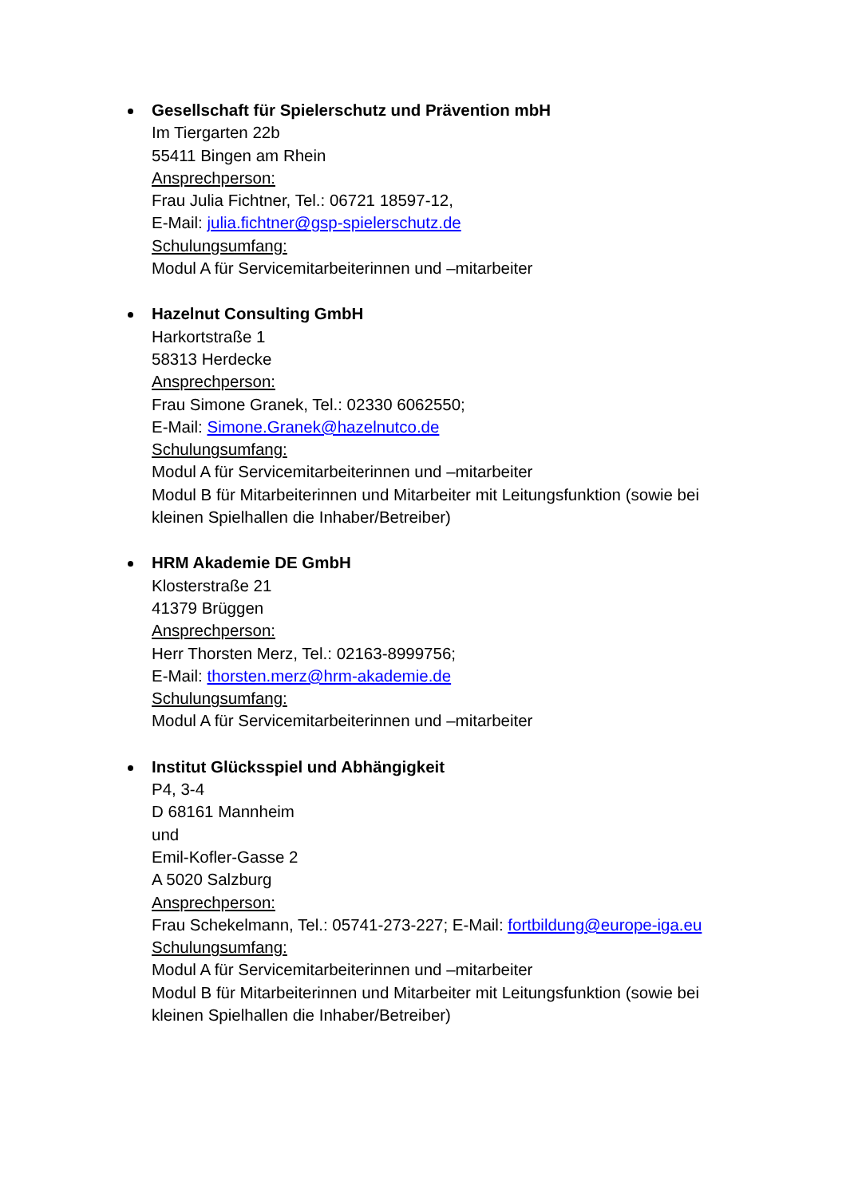Gesellschaft für Spielerschutz und Prävention mbH
Im Tiergarten 22b
55411 Bingen am Rhein
Ansprechperson:
Frau Julia Fichtner, Tel.: 06721 18597-12,
E-Mail: julia.fichtner@gsp-spielerschutz.de
Schulungsumfang:
Modul A für Servicemitarbeiterinnen und –mitarbeiter
Hazelnut Consulting GmbH
Harkortstraße 1
58313 Herdecke
Ansprechperson:
Frau Simone Granek, Tel.: 02330 6062550;
E-Mail: Simone.Granek@hazelnutco.de
Schulungsumfang:
Modul A für Servicemitarbeiterinnen und –mitarbeiter
Modul B für Mitarbeiterinnen und Mitarbeiter mit Leitungsfunktion (sowie bei kleinen Spielhallen die Inhaber/Betreiber)
HRM Akademie DE GmbH
Klosterstraße 21
41379 Brüggen
Ansprechperson:
Herr Thorsten Merz, Tel.: 02163-8999756;
E-Mail: thorsten.merz@hrm-akademie.de
Schulungsumfang:
Modul A für Servicemitarbeiterinnen und –mitarbeiter
Institut Glücksspiel und Abhängigkeit
P4, 3-4
D 68161 Mannheim
und
Emil-Kofler-Gasse 2
A 5020 Salzburg
Ansprechperson:
Frau Schekelmann, Tel.: 05741-273-227; E-Mail: fortbildung@europe-iga.eu
Schulungsumfang:
Modul A für Servicemitarbeiterinnen und –mitarbeiter
Modul B für Mitarbeiterinnen und Mitarbeiter mit Leitungsfunktion (sowie bei kleinen Spielhallen die Inhaber/Betreiber)